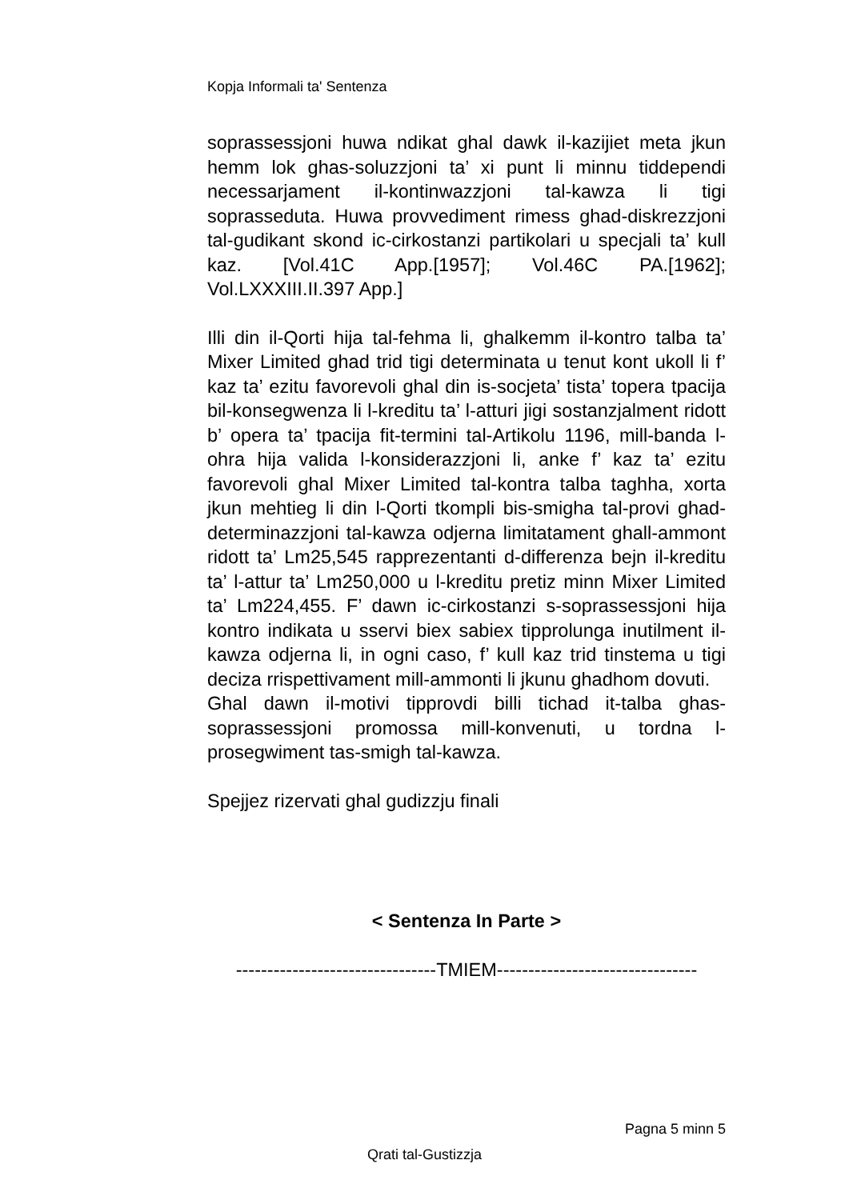Kopja Informali ta' Sentenza
soprassessjoni huwa ndikat ghal dawk il-kazijiet meta jkun hemm lok ghas-soluzzjoni ta’ xi punt li minnu tiddependi necessarjament il-kontinwazzjoni tal-kawza li tigi soprasseduta. Huwa provvediment rimess ghad-diskrezzjoni tal-gudikant skond ic-cirkostanzi partikolari u specjali ta’ kull kaz. [Vol.41C App.[1957]; Vol.46C PA.[1962]; Vol.LXXXIII.II.397 App.]
Illi din il-Qorti hija tal-fehma li, ghalkemm il-kontro talba ta’ Mixer Limited ghad trid tigi determinata u tenut kont ukoll li f’ kaz ta’ ezitu favorevoli ghal din is-socjeta’ tista’ topera tpacija bil-konsegwenza li l-kreditu ta’ l-atturi jigi sostanzjalment ridott b’ opera ta’ tpacija fit-termini tal-Artikolu 1196, mill-banda l-ohra hija valida l-konsiderazzjoni li, anke f’ kaz ta’ ezitu favorevoli ghal Mixer Limited tal-kontra talba taghha, xorta jkun mehtieg li din l-Qorti tkompli bis-smigha tal-provi ghad-determinazzjoni tal-kawza odjerna limitatament ghall-ammont ridott ta’ Lm25,545 rapprezentanti d-differenza bejn il-kreditu ta’ l-attur ta’ Lm250,000 u l-kreditu pretiz minn Mixer Limited ta’ Lm224,455. F’ dawn ic-cirkostanzi s-soprassessjoni hija kontro indikata u sservi biex sabiex tipprolunga inutilment il-kawza odjerna li, in ogni caso, f’ kull kaz trid tinstema u tigi deciza rrispettivament mill-ammonti li jkunu ghadhom dovuti.
Ghal dawn il-motivi tipprovdi billi tichad it-talba ghas-soprassessjoni promossa mill-konvenuti, u tordna l-prosegwiment tas-smigh tal-kawza.
Spejjez rizervati ghal gudizzju finali
< Sentenza In Parte >
--------------------------------TMIEM--------------------------------
Pagna 5 minn 5
Qrati tal-Gustizzja